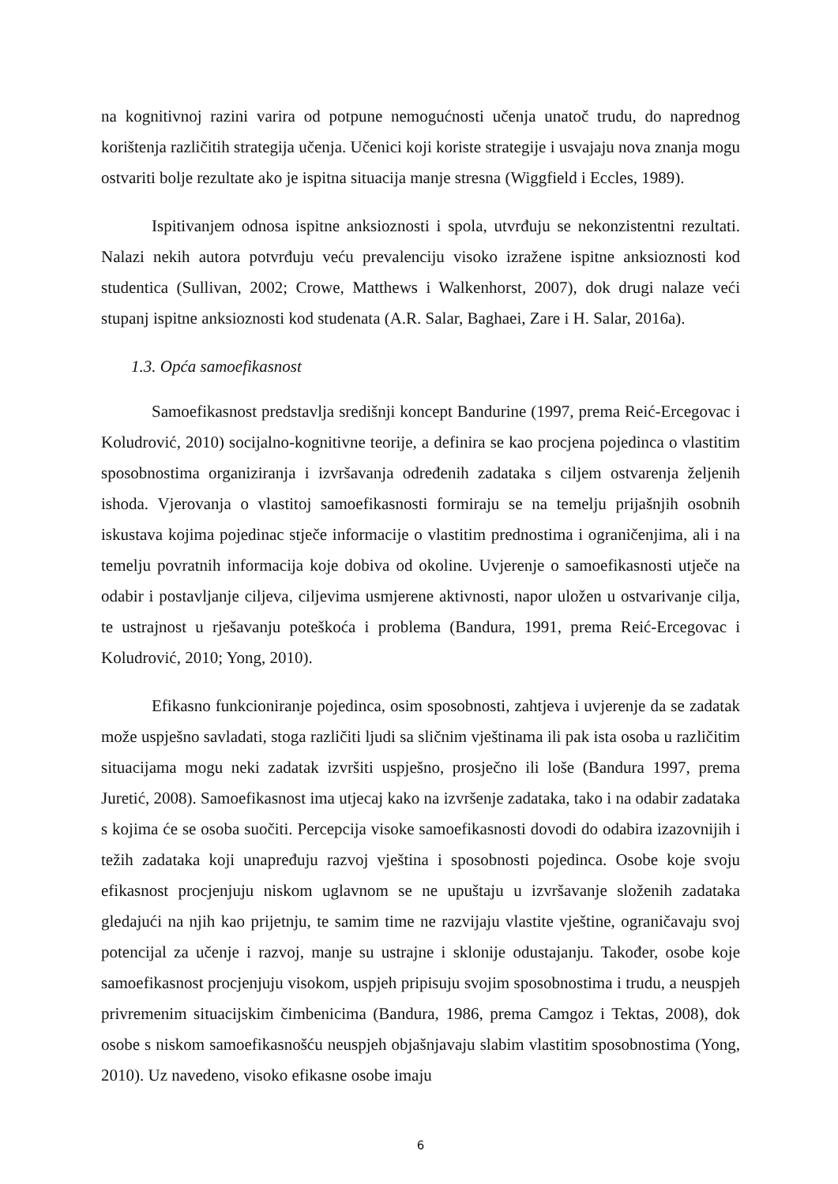na kognitivnoj razini varira od potpune nemogućnosti učenja unatoč trudu, do naprednog korištenja različitih strategija učenja. Učenici koji koriste strategije i usvajaju nova znanja mogu ostvariti bolje rezultate ako je ispitna situacija manje stresna (Wiggfield i Eccles, 1989).
Ispitivanjem odnosa ispitne anksioznosti i spola, utvrđuju se nekonzistentni rezultati. Nalazi nekih autora potvrđuju veću prevalenciju visoko izražene ispitne anksioznosti kod studentica (Sullivan, 2002; Crowe, Matthews i Walkenhorst, 2007), dok drugi nalaze veći stupanj ispitne anksioznosti kod studenata (A.R. Salar, Baghaei, Zare i H. Salar, 2016a).
1.3. Opća samoefikasnost
Samoefikasnost predstavlja središnji koncept Bandurine (1997, prema Reić-Ercegovac i Koludrović, 2010) socijalno-kognitivne teorije, a definira se kao procjena pojedinca o vlastitim sposobnostima organiziranja i izvršavanja određenih zadataka s ciljem ostvarenja željenih ishoda. Vjerovanja o vlastitoj samoefikasnosti formiraju se na temelju prijašnjih osobnih iskustava kojima pojedinac stječe informacije o vlastitim prednostima i ograničenjima, ali i na temelju povratnih informacija koje dobiva od okoline. Uvjerenje o samoefikasnosti utječe na odabir i postavljanje ciljeva, ciljevima usmjerene aktivnosti, napor uložen u ostvarivanje cilja, te ustrajnost u rješavanju poteškoća i problema (Bandura, 1991, prema Reić-Ercegovac i Koludrović, 2010; Yong, 2010).
Efikasno funkcioniranje pojedinca, osim sposobnosti, zahtjeva i uvjerenje da se zadatak može uspješno savladati, stoga različiti ljudi sa sličnim vještinama ili pak ista osoba u različitim situacijama mogu neki zadatak izvršiti uspješno, prosječno ili loše (Bandura 1997, prema Juretić, 2008). Samoefikasnost ima utjecaj kako na izvršenje zadataka, tako i na odabir zadataka s kojima će se osoba suočiti. Percepcija visoke samoefikasnosti dovodi do odabira izazovnijih i težih zadataka koji unapređuju razvoj vještina i sposobnosti pojedinca. Osobe koje svoju efikasnost procjenjuju niskom uglavnom se ne upuštaju u izvršavanje složenih zadataka gledajući na njih kao prijetnju, te samim time ne razvijaju vlastite vještine, ograničavaju svoj potencijal za učenje i razvoj, manje su ustrajne i sklonije odustajanju. Također, osobe koje samoefikasnost procjenjuju visokom, uspjeh pripisuju svojim sposobnostima i trudu, a neuspjeh privremenim situacijskim čimbenicima (Bandura, 1986, prema Camgoz i Tektas, 2008), dok osobe s niskom samoefikasnošću neuspjeh objašnjavaju slabim vlastitim sposobnostima (Yong, 2010). Uz navedeno, visoko efikasne osobe imaju
6